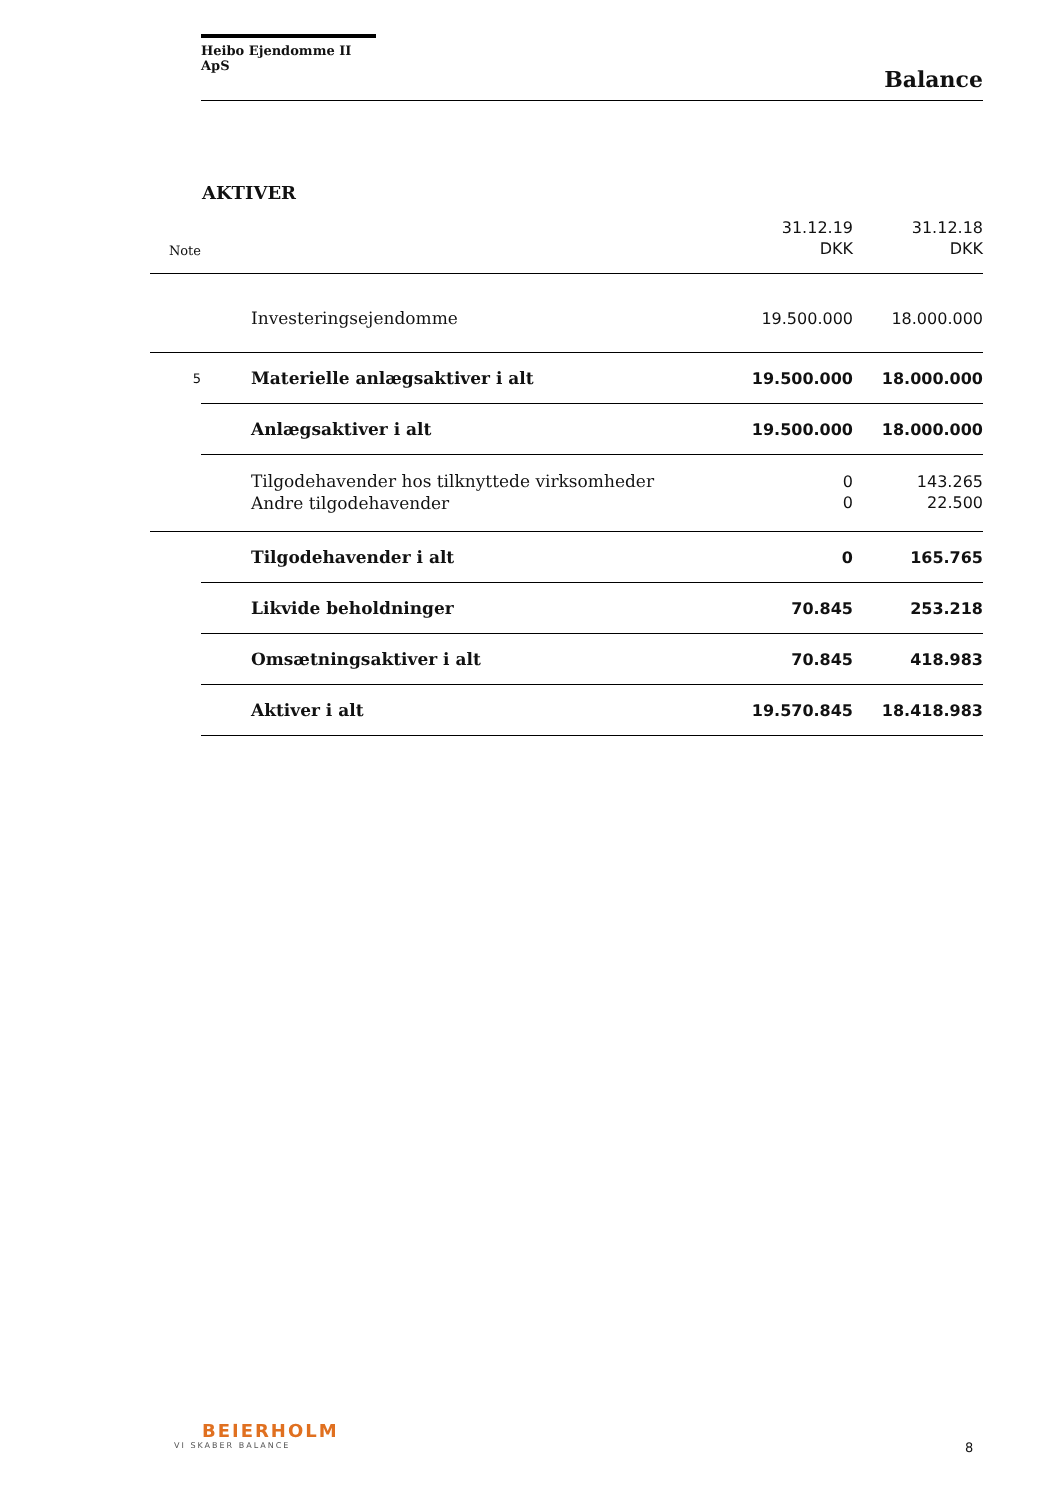Heibo Ejendomme II ApS
Balance
AKTIVER
| | | 31.12.19 | 31.12.18 |
| Note | | DKK | DKK |
| | Investeringsejendomme | 19.500.000 | 18.000.000 |
| 5 | Materielle anlægsaktiver i alt | 19.500.000 | 18.000.000 |
| | Anlægsaktiver i alt | 19.500.000 | 18.000.000 |
| | Tilgodehavender hos tilknyttede virksomheder | 0 | 143.265 |
| | Andre tilgodehavender | 0 | 22.500 |
| | Tilgodehavender i alt | 0 | 165.765 |
| | Likvide beholdninger | 70.845 | 253.218 |
| | Omsætningsaktiver i alt | 70.845 | 418.983 |
| | Aktiver i alt | 19.570.845 | 18.418.983 |
BEIERHOLM
VI SKABER BALANCE
8